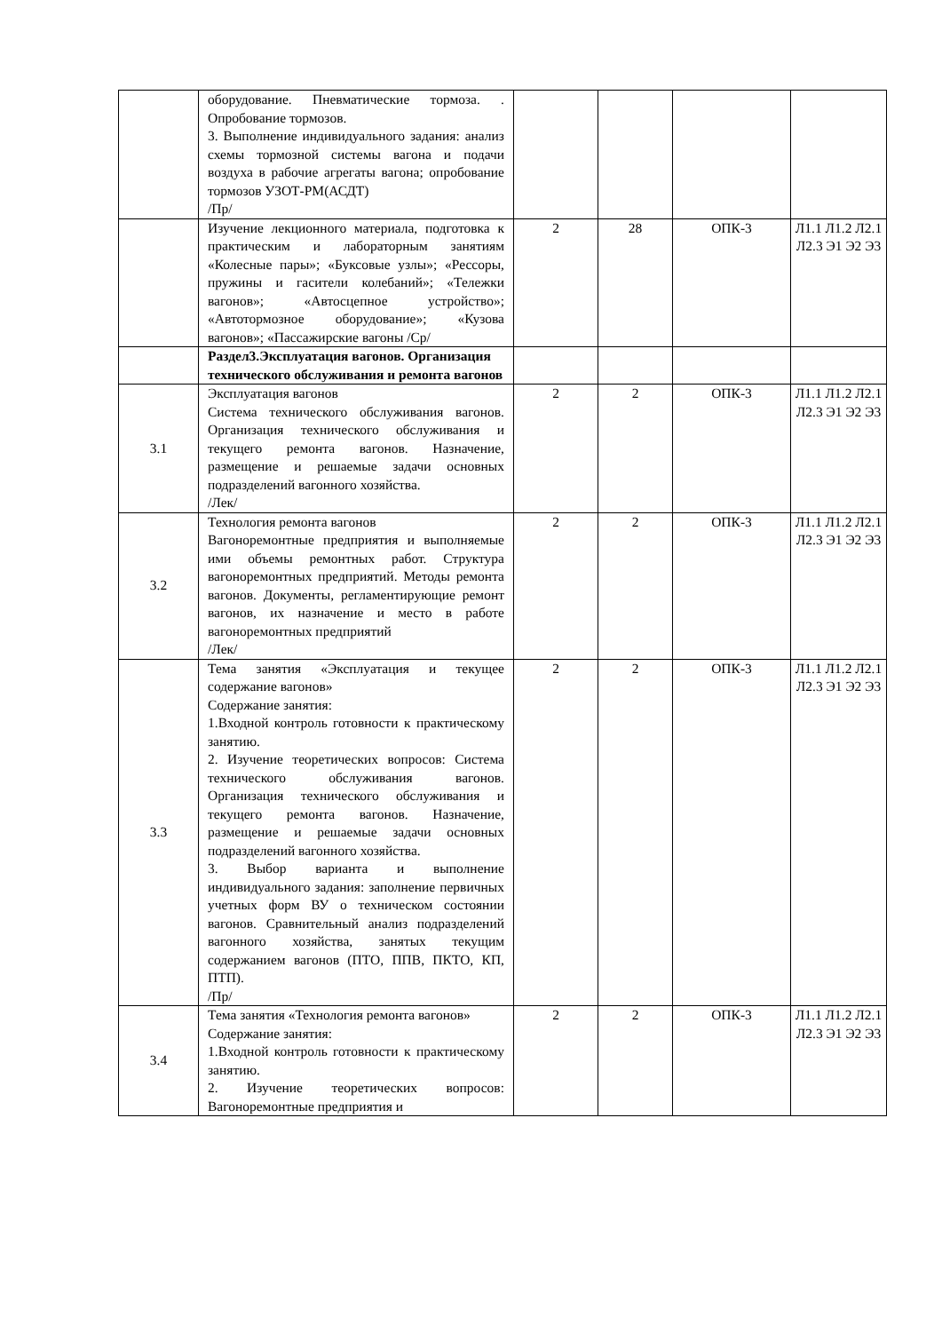| | оборудование. Пневматические тормоза. . Опробование тормозов. 3. Выполнение индивидуального задания: анализ схемы тормозной системы вагона и подачи воздуха в рабочие агрегаты вагона; опробование тормозов УЗОТ-РМ(АСДТ) /Пр/ | | | | |
| | Изучение лекционного материала, подготовка к практическим и лабораторным занятиям «Колесные пары»; «Буксовые узлы»; «Рессоры, пружины и гасители колебаний»; «Тележки вагонов»; «Автосцепное устройство»; «Автотормозное оборудование»; «Кузова вагонов»; «Пассажирские вагоны /Ср/ | 2 | 28 | ОПК-3 | Л1.1 Л1.2 Л2.1 Л2.3 Э1 Э2 Э3 |
| | Раздел3.Эксплуатация вагонов. Организация технического обслуживания и ремонта вагонов | | | | |
| 3.1 | Эксплуатация вагонов Система технического обслуживания вагонов. Организация технического обслуживания и текущего ремонта вагонов. Назначение, размещение и решаемые задачи основных подразделений вагонного хозяйства. /Лек/ | 2 | 2 | ОПК-3 | Л1.1 Л1.2 Л2.1 Л2.3 Э1 Э2 Э3 |
| 3.2 | Технология ремонта вагонов Вагоноремонтные предприятия и выполняемые ими объемы ремонтных работ. Структура вагоноремонтных предприятий. Методы ремонта вагонов. Документы, регламентирующие ремонт вагонов, их назначение и место в работе вагоноремонтных предприятий /Лек/ | 2 | 2 | ОПК-3 | Л1.1 Л1.2 Л2.1 Л2.3 Э1 Э2 Э3 |
| 3.3 | Тема занятия «Эксплуатация и текущее содержание вагонов» Содержание занятия: 1.Входной контроль готовности к практическому занятию. 2. Изучение теоретических вопросов: Система технического обслуживания вагонов. Организация технического обслуживания и текущего ремонта вагонов. Назначение, размещение и решаемые задачи основных подразделений вагонного хозяйства. 3. Выбор варианта и выполнение индивидуального задания: заполнение первичных учетных форм ВУ о техническом состоянии вагонов. Сравнительный анализ подразделений вагонного хозяйства, занятых текущим содержанием вагонов (ПТО, ППВ, ПКТО, КП, ПТП). /Пр/ | 2 | 2 | ОПК-3 | Л1.1 Л1.2 Л2.1 Л2.3 Э1 Э2 Э3 |
| 3.4 | Тема занятия «Технология ремонта вагонов» Содержание занятия: 1.Входной контроль готовности к практическому занятию. 2. Изучение теоретических вопросов: Вагоноремонтные предприятия и | 2 | 2 | ОПК-3 | Л1.1 Л1.2 Л2.1 Л2.3 Э1 Э2 Э3 |